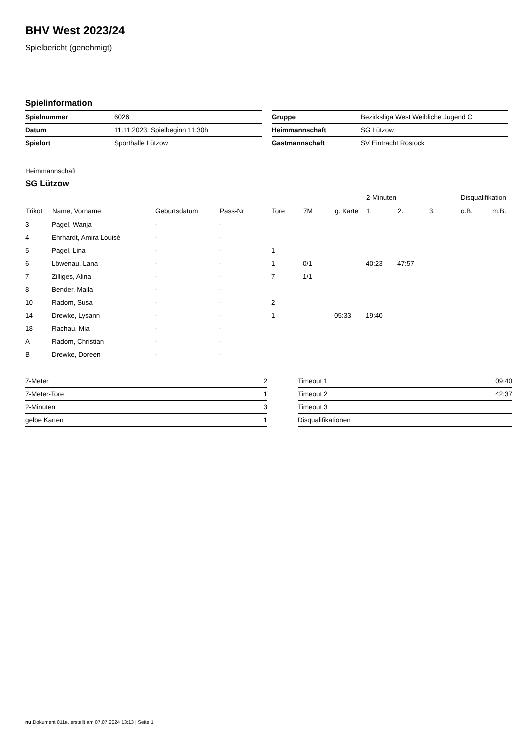BHV West 2023/24
Spielbericht (genehmigt)
Spielinformation
| Spielnummer | 6026 |
| Datum | 11.11.2023, Spielbeginn 11:30h |
| Spielort | Sporthalle Lützow |
| Gruppe | Bezirksliga West Weibliche Jugend C |
| Heimmannschaft | SG Lützow |
| Gastmannschaft | SV Eintracht Rostock |
Heimmannschaft
SG Lützow
| | | | | | | | 2-Minuten | | | Disqualifikation | |
| --- | --- | --- | --- | --- | --- | --- | --- | --- | --- | --- | --- |
| Trikot | Name, Vorname | Geburtsdatum | Pass-Nr | Tore | 7M | g. Karte | 1. | 2. | 3. | o.B. | m.B. |
| 3 | Pagel, Wanja | - | - | | | | | | | | |
| 4 | Ehrhardt, Amira Louisè | - | - | | | | | | | | |
| 5 | Pagel, Lina | - | - | 1 | | | | | | | |
| 6 | Löwenau, Lana | - | - | 1 | 0/1 | | 40:23 | 47:57 | | | |
| 7 | Zilliges, Alina | - | - | 7 | 1/1 | | | | | | |
| 8 | Bender, Maila | - | - | | | | | | | | |
| 10 | Radom, Susa | - | - | 2 | | | | | | | |
| 14 | Drewke, Lysann | - | - | 1 | | 05:33 | 19:40 | | | | |
| 18 | Rachau, Mia | - | - | | | | | | | | |
| A | Radom, Christian | - | - | | | | | | | | |
| B | Drewke, Doreen | - | - | | | | | | | | |
| 7-Meter | 2 |
| 7-Meter-Tore | 1 |
| 2-Minuten | 3 |
| gelbe Karten | 1 |
| Timeout 1 | 09:40 |
| Timeout 2 | 42:37 |
| Timeout 3 | |
| Disqualifikationen | |
nu.Dokument 011e, erstellt am 07.07.2024 13:13 | Seite 1